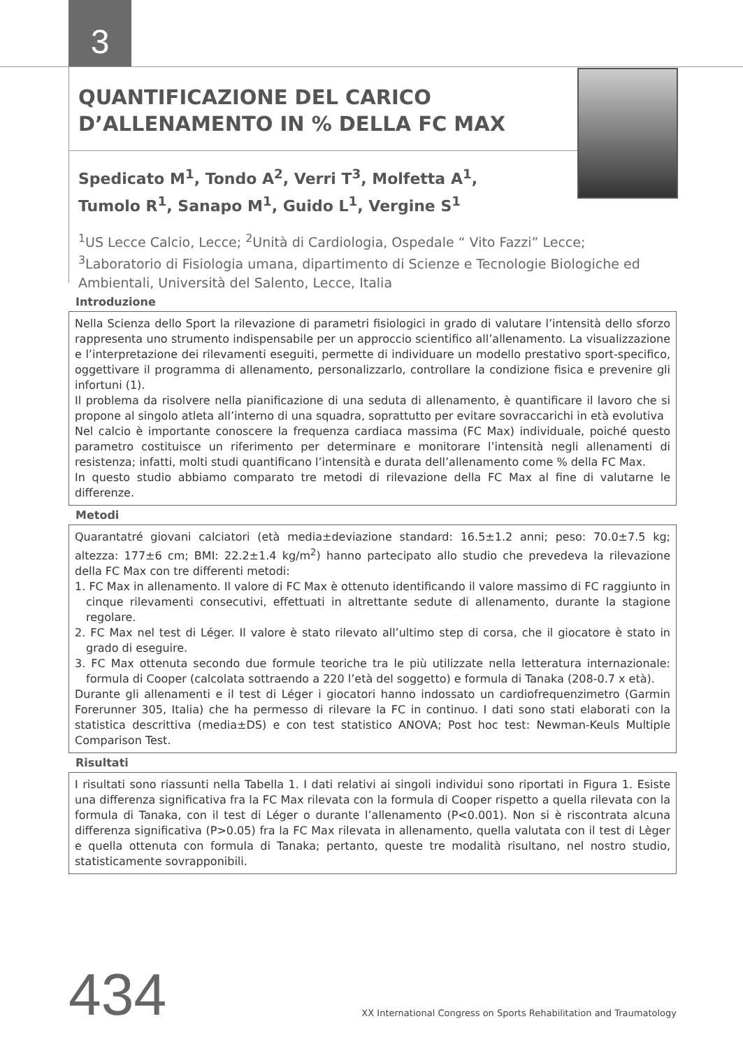3
QUANTIFICAZIONE DEL CARICO D’ALLENAMENTO IN % DELLA FC MAX
Spedicato M<sup>1</sup>, Tondo A<sup>2</sup>, Verri T<sup>3</sup>, Molfetta A<sup>1</sup>,
Tumolo R<sup>1</sup>, Sanapo M<sup>1</sup>, Guido L<sup>1</sup>, Vergine S<sup>1</sup>
<sup>1</sup> US Lecce Calcio, Lecce; <sup>2</sup>Unità di Cardiologia, Ospedale “ Vito Fazzi” Lecce;
<sup>3</sup> Laboratorio di Fisiologia umana, dipartimento di Scienze e Tecnologie Biologiche ed Ambientali, Università del Salento, Lecce, Italia
Introduzione
Nella Scienza dello Sport la rilevazione di parametri fisiologici in grado di valutare l’intensità dello sforzo rappresenta uno strumento indispensabile per un approccio scientifico all’allenamento. La visualizzazione e l’interpretazione dei rilevamenti eseguiti, permette di individuare un modello prestativo sport-specifico, oggettivare il programma di allenamento, personalizzarlo, controllare la condizione fisica e prevenire gli infortuni (1).
Il problema da risolvere nella pianificazione di una seduta di allenamento, è quantificare il lavoro che si propone al singolo atleta all’interno di una squadra, soprattutto per evitare sovraccarichi in età evolutiva
Nel calcio è importante conoscere la frequenza cardiaca massima (FC Max) individuale, poiché questo parametro costituisce un riferimento per determinare e monitorare l’intensità negli allenamenti di resistenza; infatti, molti studi quantificano l’intensità e durata dell’allenamento come % della FC Max.
In questo studio abbiamo comparato tre metodi di rilevazione della FC Max al fine di valutarne le differenze.
Metodi
Quarantatré giovani calciatori (età media±deviazione standard: 16.5±1.2 anni; peso: 70.0±7.5 kg; altezza: 177±6 cm; BMI: 22.2±1.4 kg/m<sup>2</sup>) hanno partecipato allo studio che prevedeva la rilevazione della FC Max con tre differenti metodi:
1. FC Max in allenamento. Il valore di FC Max è ottenuto identificando il valore massimo di FC raggiunto in cinque rilevamenti consecutivi, effettuati in altrettante sedute di allenamento, durante la stagione regolare.
2. FC Max nel test di Léger. Il valore è stato rilevato all’ultimo step di corsa, che il giocatore è stato in grado di eseguire.
3. FC Max ottenuta secondo due formule teoriche tra le più utilizzate nella letteratura internazionale: formula di Cooper (calcolata sottraendo a 220 l’età del soggetto) e formula di Tanaka (208-0.7 x età).
Durante gli allenamenti e il test di Léger i giocatori hanno indossato un cardiofrequenzimetro (Garmin Forerunner 305, Italia) che ha permesso di rilevare la FC in continuo. I dati sono stati elaborati con la statistica descrittiva (media±DS) e con test statistico ANOVA; Post hoc test: Newman-Keuls Multiple Comparison Test.
Risultati
I risultati sono riassunti nella Tabella 1. I dati relativi ai singoli individui sono riportati in Figura 1. Esiste una differenza significativa fra la FC Max rilevata con la formula di Cooper rispetto a quella rilevata con la formula di Tanaka, con il test di Léger o durante l’allenamento (P<0.001). Non si è riscontrata alcuna differenza significativa (P>0.05) fra la FC Max rilevata in allenamento, quella valutata con il test di Lèger e quella ottenuta con formula di Tanaka; pertanto, queste tre modalità risultano, nel nostro studio, statisticamente sovrapponibili.
434 XX International Congress on Sports Rehabilitation and Traumatology